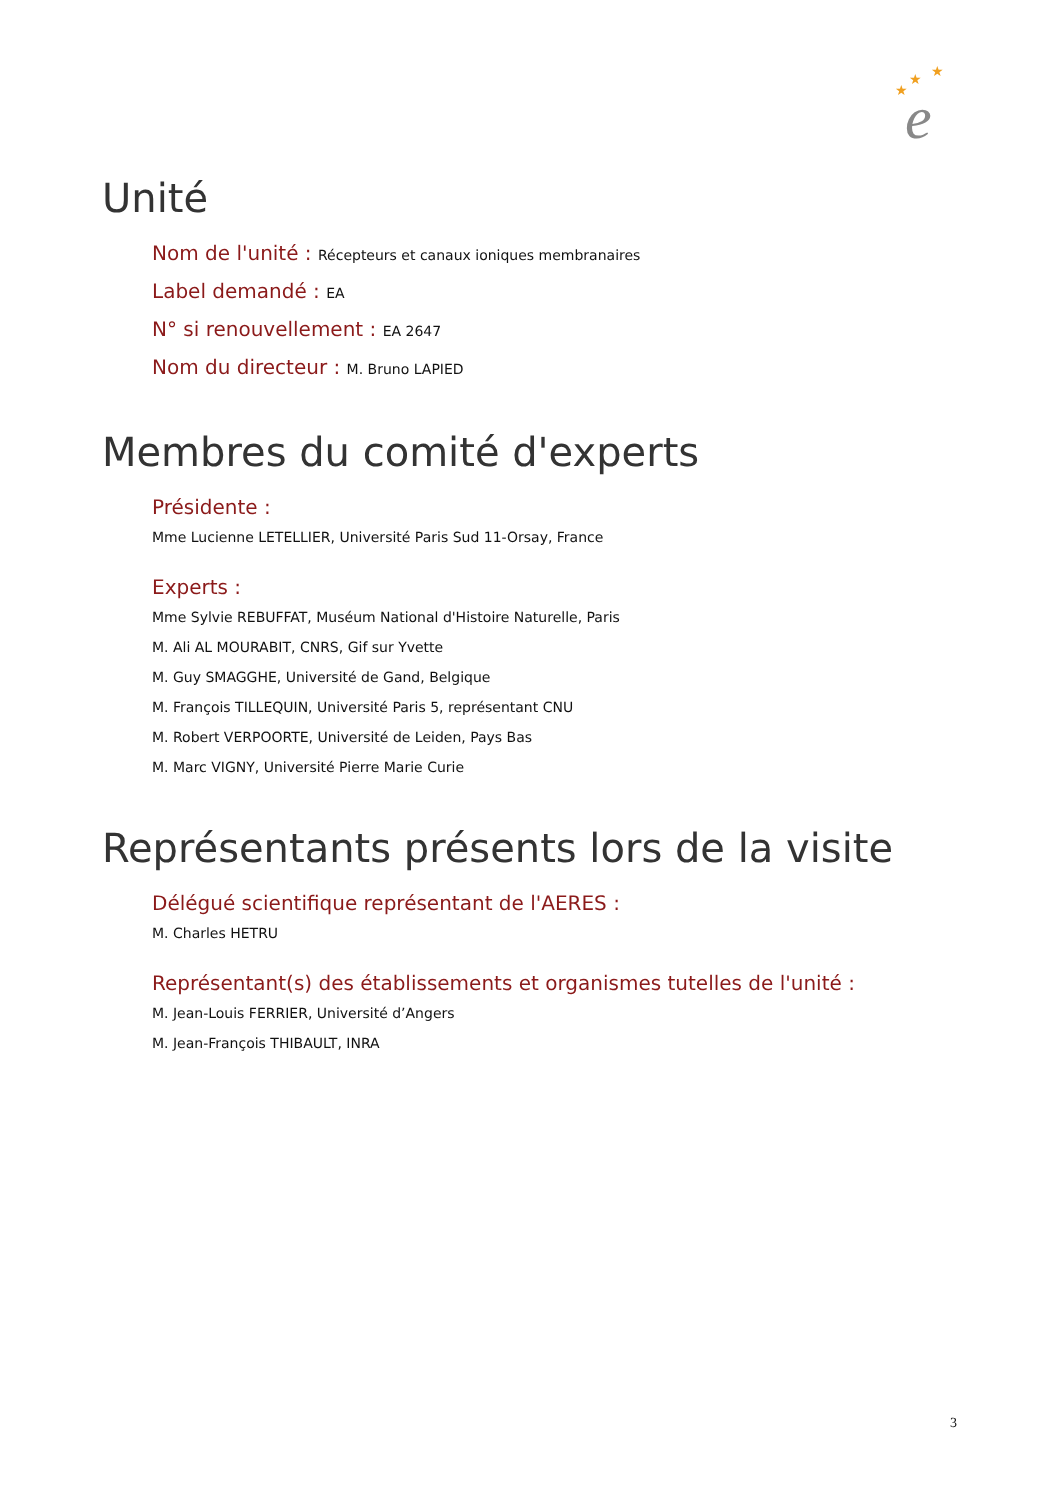★
★
★
e
Unité
Nom de l'unité : Récepteurs et canaux ioniques membranaires
Label demandé : EA
N° si renouvellement : EA 2647
Nom du directeur : M. Bruno LAPIED
Membres du comité d'experts
Présidente :
Mme Lucienne LETELLIER, Université Paris Sud 11-Orsay, France
Experts :
Mme Sylvie REBUFFAT, Muséum National d'Histoire Naturelle, Paris
M. Ali AL MOURABIT, CNRS, Gif sur Yvette
M. Guy SMAGGHE, Université de Gand, Belgique
M. François TILLEQUIN, Université Paris 5, représentant CNU
M. Robert VERPOORTE, Université de Leiden, Pays Bas
M. Marc VIGNY, Université Pierre Marie Curie
Représentants présents lors de la visite
Délégué scientifique représentant de l'AERES :
M. Charles HETRU
Représentant(s) des établissements et organismes tutelles de l'unité :
M. Jean-Louis FERRIER, Université d’Angers
M. Jean-François THIBAULT, INRA
3